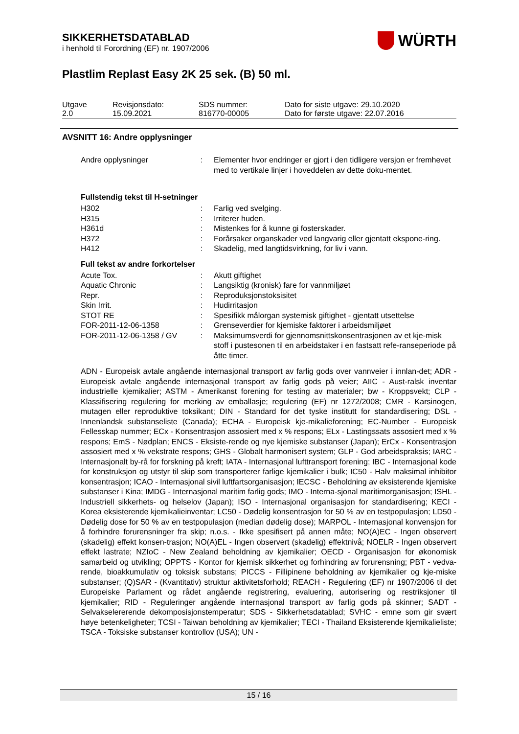WÜRTH
SIKKERHETSDATABLAD
i henhold til Forordning (EF) nr. 1907/2006
Plastlim Replast Easy 2K 25 sek. (B) 50 ml.
| Utgave 2.0 | Revisjonsdato: 15.09.2021 | SDS nummer: 816770-00005 | Dato for siste utgave: 29.10.2020 Dato for første utgave: 22.07.2016 |
AVSNITT 16: Andre opplysninger
| Andre opplysninger | : | Elementer hvor endringer er gjort i den tidligere versjon er fremhevet med to vertikale linjer i hoveddelen av dette doku-mentet. |
Fullstendig tekst til H-setninger
| H302 | : | Farlig ved svelging. |
| H315 | : | Irriterer huden. |
| H361d | : | Mistenkes for å kunne gi fosterskader. |
| H372 | : | Forårsaker organskader ved langvarig eller gjentatt ekspone-ring. |
| H412 | : | Skadelig, med langtidsvirkning, for liv i vann. |
Full tekst av andre forkortelser
| Acute Tox. | : | Akutt giftighet |
| Aquatic Chronic | : | Langsiktig (kronisk) fare for vannmiljøet |
| Repr. | : | Reproduksjonstoksisitet |
| Skin Irrit. | : | Hudirritasjon |
| STOT RE | : | Spesifikk målorgan systemisk giftighet - gjentatt utsettelse |
| FOR-2011-12-06-1358 | : | Grenseverdier for kjemiske faktorer i arbeidsmiljøet |
| FOR-2011-12-06-1358 / GV | : | Maksimumsverdi for gjennomsnittskonsentrasjonen av et kje-misk stoff i pustesonen til en arbeidstaker i en fastsatt refe-ranseperiode på åtte timer. |
ADN - Europeisk avtale angående internasjonal transport av farlig gods over vannveier i innlan-det; ADR - Europeisk avtale angående internasjonal transport av farlig gods på veier; AIIC - Aust-ralsk inventar industrielle kjemikalier; ASTM - Amerikanst forening for testing av materialer; bw - Kroppsvekt; CLP - Klassifisering regulering for merking av emballasje; regulering (EF) nr 1272/2008; CMR - Karsinogen, mutagen eller reproduktive toksikant; DIN - Standard for det tyske institutt for standardisering; DSL - Innenlandsk substanseliste (Canada); ECHA - Europeisk kje-mikalieforening; EC-Number - Europeisk Fellesskap nummer; ECx - Konsentrasjon assosiert med x % respons; ELx - Lastingssats assosiert med x % respons; EmS - Nødplan; ENCS - Eksiste-rende og nye kjemiske substanser (Japan); ErCx - Konsentrasjon assosiert med x % vekstrate respons; GHS - Globalt harmonisert system; GLP - God arbeidspraksis; IARC - Internasjonalt by-rå for forskning på kreft; IATA - Internasjonal lufttransport forening; IBC - Internasjonal kode for konstruksjon og utstyr til skip som transporterer farlige kjemikalier i bulk; IC50 - Halv maksimal inhibitor konsentrasjon; ICAO - Internasjonal sivil luftfartsorganisasjon; IECSC - Beholdning av eksisterende kjemiske substanser i Kina; IMDG - Internasjonal maritim farlig gods; IMO - Interna-sjonal maritimorganisasjon; ISHL - Industriell sikkerhets- og helselov (Japan); ISO - Internasjonal organisasjon for standardisering; KECI - Korea eksisterende kjemikalieinventar; LC50 - Dødelig konsentrasjon for 50 % av en testpopulasjon; LD50 - Dødelig dose for 50 % av en testpopulasjon (median dødelig dose); MARPOL - Internasjonal konvensjon for å forhindre forurensninger fra skip; n.o.s. - Ikke spesifisert på annen måte; NO(A)EC - Ingen observert (skadelig) effekt konsen-trasjon; NO(A)EL - Ingen observert (skadelig) effektnivå; NOELR - Ingen observert effekt lastrate; NZIoC - New Zealand beholdning av kjemikalier; OECD - Organisasjon for økonomisk samarbeid og utvikling; OPPTS - Kontor for kjemisk sikkerhet og forhindring av forurensning; PBT - vedva-rende, bioakkumulativ og toksisk substans; PICCS - Fillipinene beholdning av kjemikalier og kje-miske substanser; (Q)SAR - (Kvantitativ) struktur aktivitetsforhold; REACH - Regulering (EF) nr 1907/2006 til det Europeiske Parlament og rådet angående registrering, evaluering, autorisering og restriksjoner til kjemikalier; RID - Reguleringer angående internasjonal transport av farlig gods på skinner; SADT - Selvakselererende dekomposisjonstemperatur; SDS - Sikkerhetsdatablad; SVHC - emne som gir svært høye betenkeligheter; TCSI - Taiwan beholdning av kjemikalier; TECI - Thailand Eksisterende kjemikalieliste; TSCA - Toksiske substanser kontrollov (USA); UN -
15 / 16